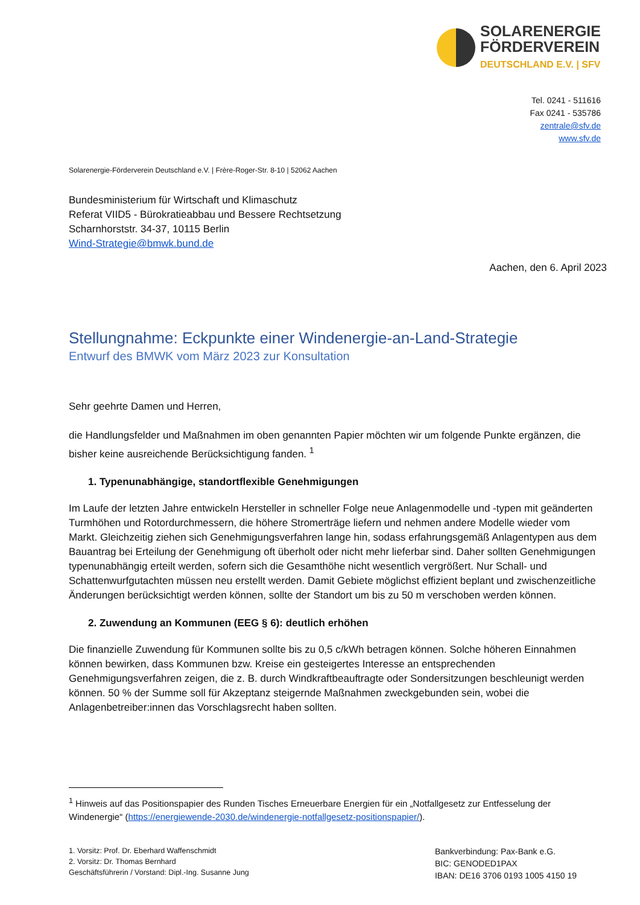SOLARENERGIE
FÖRDERVEREIN
DEUTSCHLAND E.V. | SFV
Tel. 0241 - 511616
Fax 0241 - 535786
zentrale@sfv.de
www.sfv.de
Solarenergie-Förderverein Deutschland e.V. | Frère-Roger-Str. 8-10 | 52062 Aachen
Bundesministerium für Wirtschaft und Klimaschutz
Referat VIID5 - Bürokratieabbau und Bessere Rechtsetzung
Scharnhorststr. 34-37, 10115 Berlin
Wind-Strategie@bmwk.bund.de
Aachen, den 6. April 2023
Stellungnahme: Eckpunkte einer Windenergie-an-Land-Strategie
Entwurf des BMWK vom März 2023 zur Konsultation
Sehr geehrte Damen und Herren,
die Handlungsfelder und Maßnahmen im oben genannten Papier möchten wir um folgende Punkte ergänzen, die bisher keine ausreichende Berücksichtigung fanden. <sup>1</sup>
1. Typenunabhängige, standortflexible Genehmigungen
Im Laufe der letzten Jahre entwickeln Hersteller in schneller Folge neue Anlagenmodelle und -typen mit geänderten Turmhöhen und Rotordurchmessern, die höhere Stromerträge liefern und nehmen andere Modelle wieder vom Markt. Gleichzeitig ziehen sich Genehmigungsverfahren lange hin, sodass erfahrungsgemäß Anlagentypen aus dem Bauantrag bei Erteilung der Genehmigung oft überholt oder nicht mehr lieferbar sind. Daher sollten Genehmigungen typenunabhängig erteilt werden, sofern sich die Gesamthöhe nicht wesentlich vergrößert. Nur Schall- und Schattenwurfgutachten müssen neu erstellt werden. Damit Gebiete möglichst effizient beplant und zwischenzeitliche Änderungen berücksichtigt werden können, sollte der Standort um bis zu 50 m verschoben werden können.
2. Zuwendung an Kommunen (EEG § 6): deutlich erhöhen
Die finanzielle Zuwendung für Kommunen sollte bis zu 0,5 c/kWh betragen können. Solche höheren Einnahmen können bewirken, dass Kommunen bzw. Kreise ein gesteigertes Interesse an entsprechenden Genehmigungsverfahren zeigen, die z. B. durch Windkraftbeauftragte oder Sondersitzungen beschleunigt werden können. 50 % der Summe soll für Akzeptanz steigernde Maßnahmen zweckgebunden sein, wobei die Anlagenbetreiber:innen das Vorschlagsrecht haben sollten.
<sup>1</sup> Hinweis auf das Positionspapier des Runden Tisches Erneuerbare Energien für ein „Notfallgesetz zur Entfesselung der Windenergie“ (https://energiewende-2030.de/windenergie-notfallgesetz-positionspapier/).
1. Vorsitz: Prof. Dr. Eberhard Waffenschmidt
2. Vorsitz: Dr. Thomas Bernhard
Geschäftsführerin / Vorstand: Dipl.-Ing. Susanne Jung
Bankverbindung: Pax-Bank e.G.
BIC: GENODED1PAX
IBAN: DE16 3706 0193 1005 4150 19